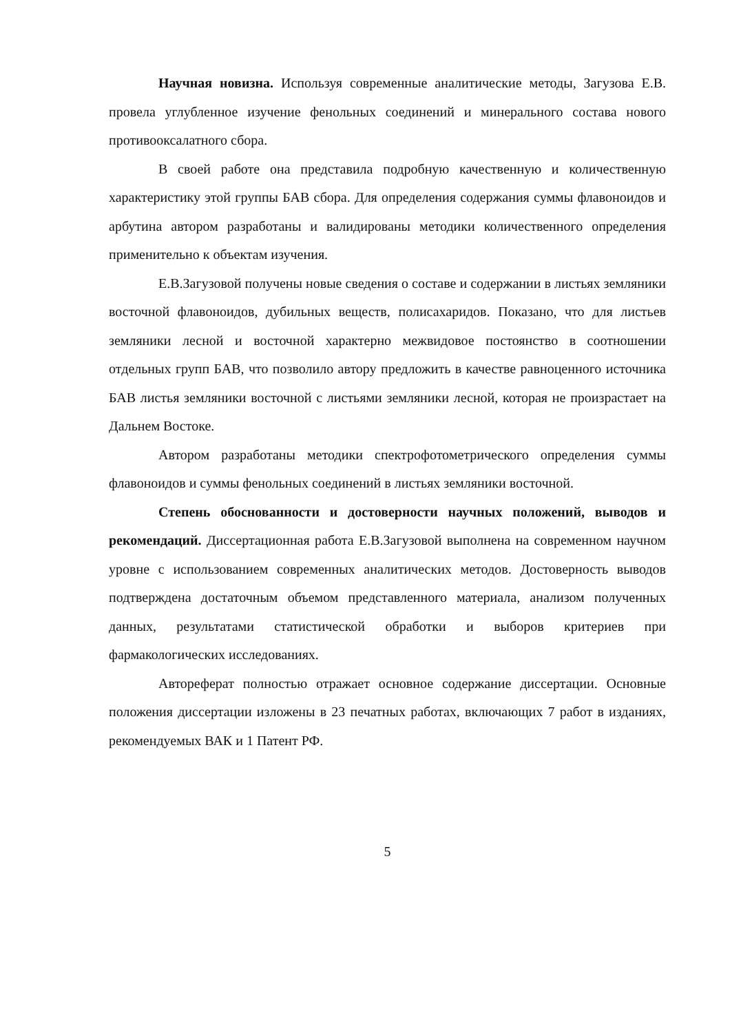Научная новизна. Используя современные аналитические методы, Загузова Е.В. провела углубленное изучение фенольных соединений и минерального состава нового противооксалатного сбора.
В своей работе она представила подробную качественную и количественную характеристику этой группы БАВ сбора. Для определения содержания суммы флавоноидов и арбутина автором разработаны и валидированы методики количественного определения применительно к объектам изучения.
Е.В.Загузовой получены новые сведения о составе и содержании в листьях земляники восточной флавоноидов, дубильных веществ, полисахаридов. Показано, что для листьев земляники лесной и восточной характерно межвидовое постоянство в соотношении отдельных групп БАВ, что позволило автору предложить в качестве равноценного источника БАВ листья земляники восточной с листьями земляники лесной, которая не произрастает на Дальнем Востоке.
Автором разработаны методики спектрофотометрического определения суммы флавоноидов и суммы фенольных соединений в листьях земляники восточной.
Степень обоснованности и достоверности научных положений, выводов и рекомендаций. Диссертационная работа Е.В.Загузовой выполнена на современном научном уровне с использованием современных аналитических методов. Достоверность выводов подтверждена достаточным объемом представленного материала, анализом полученных данных, результатами статистической обработки и выборов критериев при фармакологических исследованиях.
Автореферат полностью отражает основное содержание диссертации. Основные положения диссертации изложены в 23 печатных работах, включающих 7 работ в изданиях, рекомендуемых ВАК и 1 Патент РФ.
5